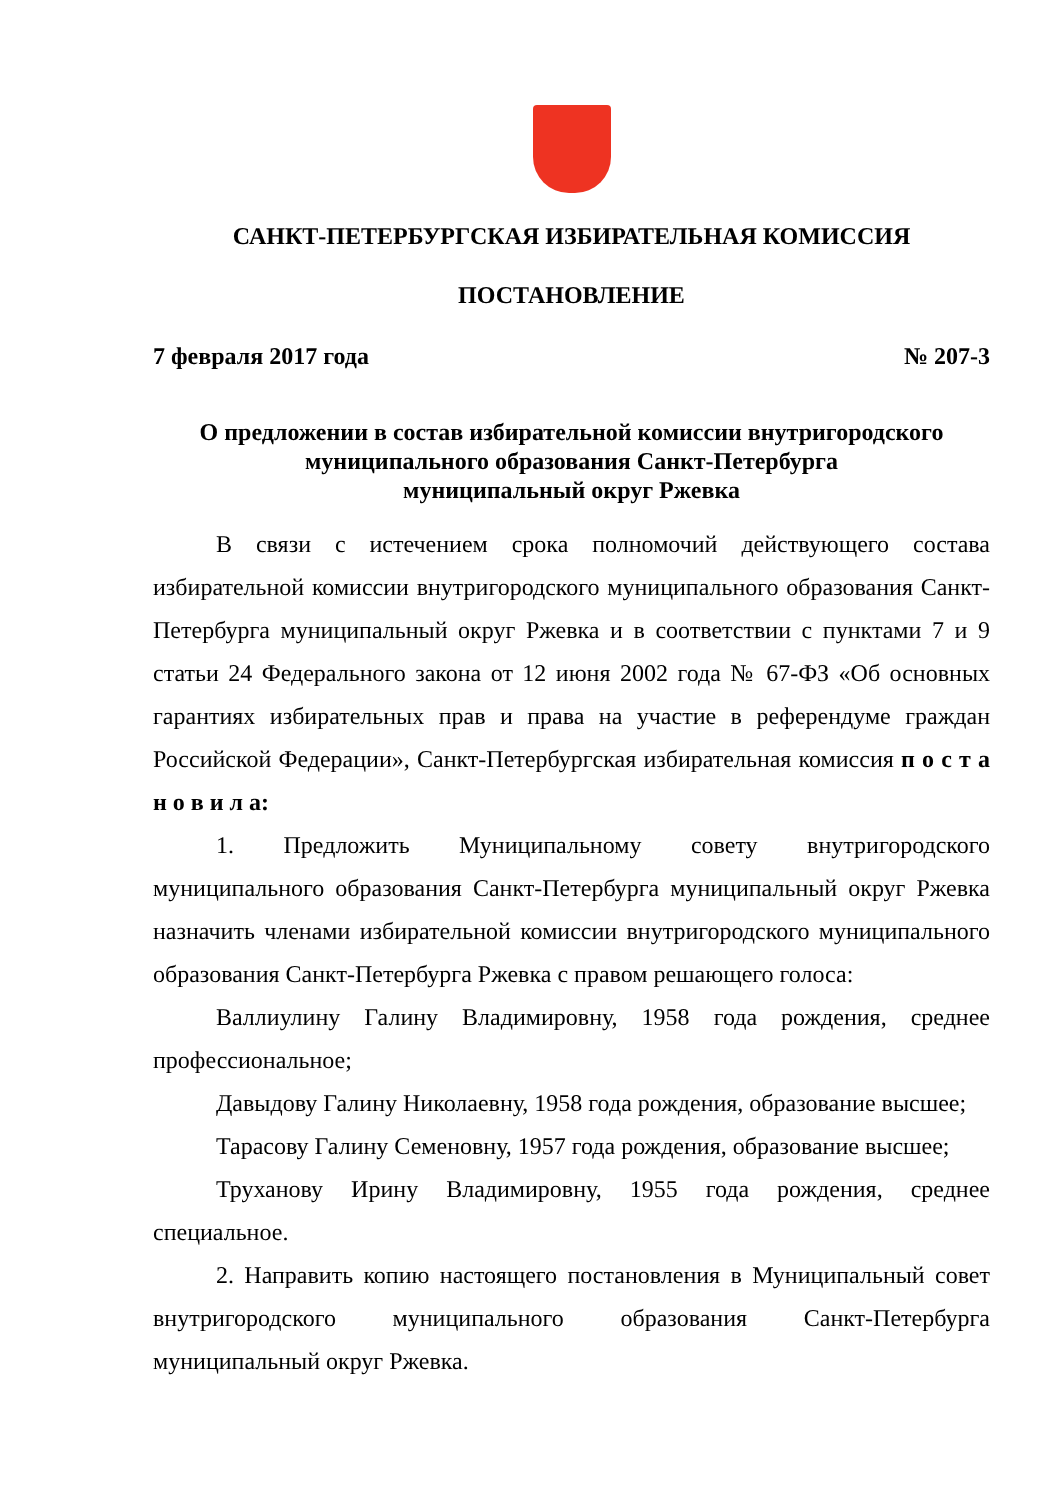САНКТ-ПЕТЕРБУРГСКАЯ ИЗБИРАТЕЛЬНАЯ КОМИССИЯ
ПОСТАНОВЛЕНИЕ
7 февраля 2017 года № 207-3
О предложении в состав избирательной комиссии внутригородского
муниципального образования Санкт-Петербурга
муниципальный округ Ржевка
В связи с истечением срока полномочий действующего состава избирательной комиссии внутригородского муниципального образования Санкт-Петербурга муниципальный округ Ржевка и в соответствии с пунктами 7 и 9 статьи 24 Федерального закона от 12 июня 2002 года № 67-ФЗ «Об основных гарантиях избирательных прав и права на участие в референдуме граждан Российской Федерации», Санкт-Петербургская избирательная комиссия п о с т а н о в и л а:
1. Предложить Муниципальному совету внутригородского муниципального образования Санкт-Петербурга муниципальный округ Ржевка назначить членами избирательной комиссии внутригородского муниципального образования Санкт-Петербурга Ржевка с правом решающего голоса:
Валлиулину Галину Владимировну, 1958 года рождения, среднее профессиональное;
Давыдову Галину Николаевну, 1958 года рождения, образование высшее;
Тарасову Галину Семеновну, 1957 года рождения, образование высшее;
Труханову Ирину Владимировну, 1955 года рождения, среднее специальное.
2. Направить копию настоящего постановления в Муниципальный совет внутригородского муниципального образования Санкт-Петербурга муниципальный округ Ржевка.